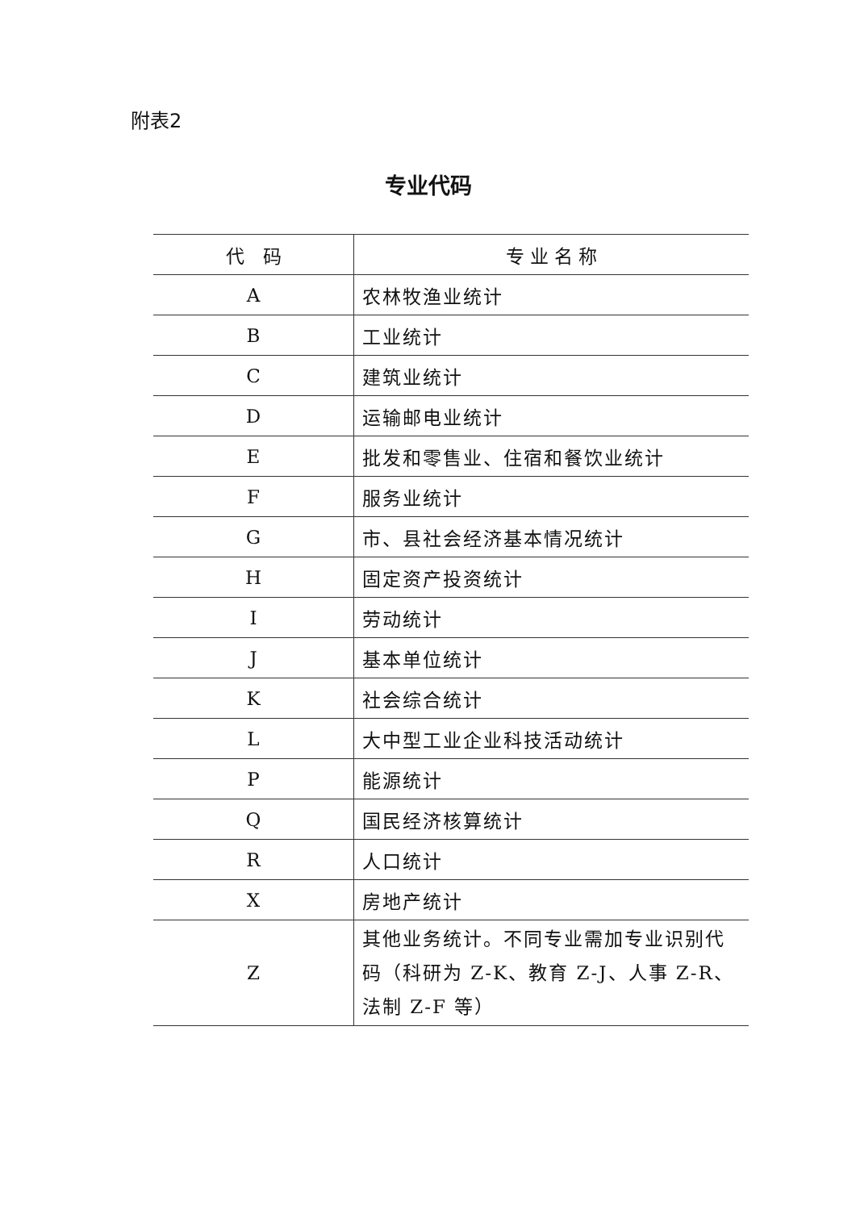附表2
专业代码
| 代 码 | 专 业 名 称 |
| --- | --- |
| A | 农林牧渔业统计 |
| B | 工业统计 |
| C | 建筑业统计 |
| D | 运输邮电业统计 |
| E | 批发和零售业、住宿和餐饮业统计 |
| F | 服务业统计 |
| G | 市、县社会经济基本情况统计 |
| H | 固定资产投资统计 |
| I | 劳动统计 |
| J | 基本单位统计 |
| K | 社会综合统计 |
| L | 大中型工业企业科技活动统计 |
| P | 能源统计 |
| Q | 国民经济核算统计 |
| R | 人口统计 |
| X | 房地产统计 |
| Z | 其他业务统计。不同专业需加专业识别代码（科研为 Z-K、教育 Z-J、人事 Z-R、法制 Z-F 等） |